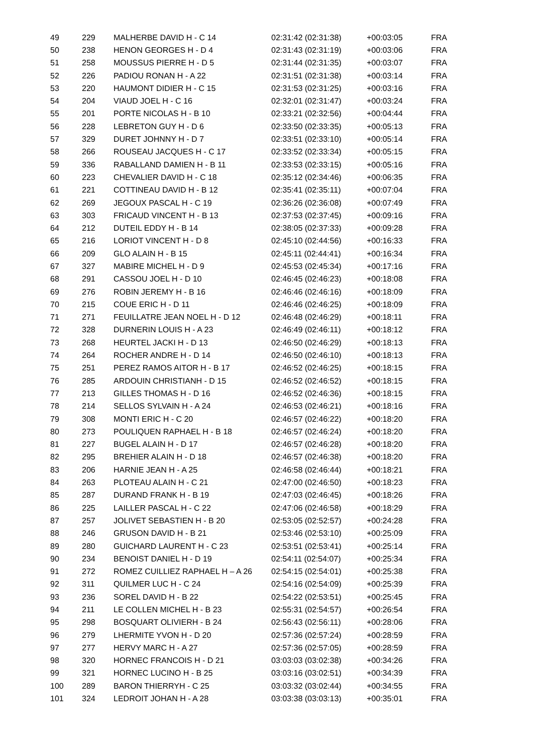| 49 | 229 | MALHERBE DAVID H - C 14 | 02:31:42 (02:31:38) | +00:03:05 | FRA |
| 50 | 238 | HENON GEORGES H - D 4 | 02:31:43 (02:31:19) | +00:03:06 | FRA |
| 51 | 258 | MOUSSUS PIERRE H - D 5 | 02:31:44 (02:31:35) | +00:03:07 | FRA |
| 52 | 226 | PADIOU RONAN H - A 22 | 02:31:51 (02:31:38) | +00:03:14 | FRA |
| 53 | 220 | HAUMONT DIDIER H - C 15 | 02:31:53 (02:31:25) | +00:03:16 | FRA |
| 54 | 204 | VIAUD JOEL H - C 16 | 02:32:01 (02:31:47) | +00:03:24 | FRA |
| 55 | 201 | PORTE NICOLAS H - B 10 | 02:33:21 (02:32:56) | +00:04:44 | FRA |
| 56 | 228 | LEBRETON GUY H - D 6 | 02:33:50 (02:33:35) | +00:05:13 | FRA |
| 57 | 329 | DURET JOHNNY H - D 7 | 02:33:51 (02:33:10) | +00:05:14 | FRA |
| 58 | 266 | ROUSEAU JACQUES H - C 17 | 02:33:52 (02:33:34) | +00:05:15 | FRA |
| 59 | 336 | RABALLAND DAMIEN H - B 11 | 02:33:53 (02:33:15) | +00:05:16 | FRA |
| 60 | 223 | CHEVALIER DAVID H - C 18 | 02:35:12 (02:34:46) | +00:06:35 | FRA |
| 61 | 221 | COTTINEAU DAVID H - B 12 | 02:35:41 (02:35:11) | +00:07:04 | FRA |
| 62 | 269 | JEGOUX PASCAL H - C 19 | 02:36:26 (02:36:08) | +00:07:49 | FRA |
| 63 | 303 | FRICAUD VINCENT H - B 13 | 02:37:53 (02:37:45) | +00:09:16 | FRA |
| 64 | 212 | DUTEIL EDDY H - B 14 | 02:38:05 (02:37:33) | +00:09:28 | FRA |
| 65 | 216 | LORIOT VINCENT H - D 8 | 02:45:10 (02:44:56) | +00:16:33 | FRA |
| 66 | 209 | GLO ALAIN H - B 15 | 02:45:11 (02:44:41) | +00:16:34 | FRA |
| 67 | 327 | MABIRE MICHEL H - D 9 | 02:45:53 (02:45:34) | +00:17:16 | FRA |
| 68 | 291 | CASSOU JOEL H - D 10 | 02:46:45 (02:46:23) | +00:18:08 | FRA |
| 69 | 276 | ROBIN JEREMY H - B 16 | 02:46:46 (02:46:16) | +00:18:09 | FRA |
| 70 | 215 | COUE ERIC H - D 11 | 02:46:46 (02:46:25) | +00:18:09 | FRA |
| 71 | 271 | FEUILLATRE JEAN NOEL H - D 12 | 02:46:48 (02:46:29) | +00:18:11 | FRA |
| 72 | 328 | DURNERIN LOUIS H - A 23 | 02:46:49 (02:46:11) | +00:18:12 | FRA |
| 73 | 268 | HEURTEL JACKI H - D 13 | 02:46:50 (02:46:29) | +00:18:13 | FRA |
| 74 | 264 | ROCHER ANDRE H - D 14 | 02:46:50 (02:46:10) | +00:18:13 | FRA |
| 75 | 251 | PEREZ RAMOS AITOR H - B 17 | 02:46:52 (02:46:25) | +00:18:15 | FRA |
| 76 | 285 | ARDOUIN CHRISTIANH - D 15 | 02:46:52 (02:46:52) | +00:18:15 | FRA |
| 77 | 213 | GILLES THOMAS H - D 16 | 02:46:52 (02:46:36) | +00:18:15 | FRA |
| 78 | 214 | SELLOS SYLVAIN H - A 24 | 02:46:53 (02:46:21) | +00:18:16 | FRA |
| 79 | 308 | MONTI ERIC H - C 20 | 02:46:57 (02:46:22) | +00:18:20 | FRA |
| 80 | 273 | POULIQUEN RAPHAEL H - B 18 | 02:46:57 (02:46:24) | +00:18:20 | FRA |
| 81 | 227 | BUGEL ALAIN H - D 17 | 02:46:57 (02:46:28) | +00:18:20 | FRA |
| 82 | 295 | BREHIER ALAIN H - D 18 | 02:46:57 (02:46:38) | +00:18:20 | FRA |
| 83 | 206 | HARNIE JEAN H - A 25 | 02:46:58 (02:46:44) | +00:18:21 | FRA |
| 84 | 263 | PLOTEAU ALAIN H - C 21 | 02:47:00 (02:46:50) | +00:18:23 | FRA |
| 85 | 287 | DURAND FRANK H - B 19 | 02:47:03 (02:46:45) | +00:18:26 | FRA |
| 86 | 225 | LAILLER PASCAL H - C 22 | 02:47:06 (02:46:58) | +00:18:29 | FRA |
| 87 | 257 | JOLIVET SEBASTIEN H - B 20 | 02:53:05 (02:52:57) | +00:24:28 | FRA |
| 88 | 246 | GRUSON DAVID H - B 21 | 02:53:46 (02:53:10) | +00:25:09 | FRA |
| 89 | 280 | GUICHARD LAURENT H - C 23 | 02:53:51 (02:53:41) | +00:25:14 | FRA |
| 90 | 234 | BENOIST DANIEL H - D 19 | 02:54:11 (02:54:07) | +00:25:34 | FRA |
| 91 | 272 | ROMEZ CUILLIEZ RAPHAEL H – A 26 | 02:54:15 (02:54:01) | +00:25:38 | FRA |
| 92 | 311 | QUILMER LUC H - C 24 | 02:54:16 (02:54:09) | +00:25:39 | FRA |
| 93 | 236 | SOREL DAVID H - B 22 | 02:54:22 (02:53:51) | +00:25:45 | FRA |
| 94 | 211 | LE COLLEN MICHEL H - B 23 | 02:55:31 (02:54:57) | +00:26:54 | FRA |
| 95 | 298 | BOSQUART OLIVIERH - B 24 | 02:56:43 (02:56:11) | +00:28:06 | FRA |
| 96 | 279 | LHERMITE YVON H - D 20 | 02:57:36 (02:57:24) | +00:28:59 | FRA |
| 97 | 277 | HERVY MARC H - A 27 | 02:57:36 (02:57:05) | +00:28:59 | FRA |
| 98 | 320 | HORNEC FRANCOIS H - D 21 | 03:03:03 (03:02:38) | +00:34:26 | FRA |
| 99 | 321 | HORNEC LUCINO H - B 25 | 03:03:16 (03:02:51) | +00:34:39 | FRA |
| 100 | 289 | BARON THIERRYH - C 25 | 03:03:32 (03:02:44) | +00:34:55 | FRA |
| 101 | 324 | LEDROIT JOHAN H - A 28 | 03:03:38 (03:03:13) | +00:35:01 | FRA |